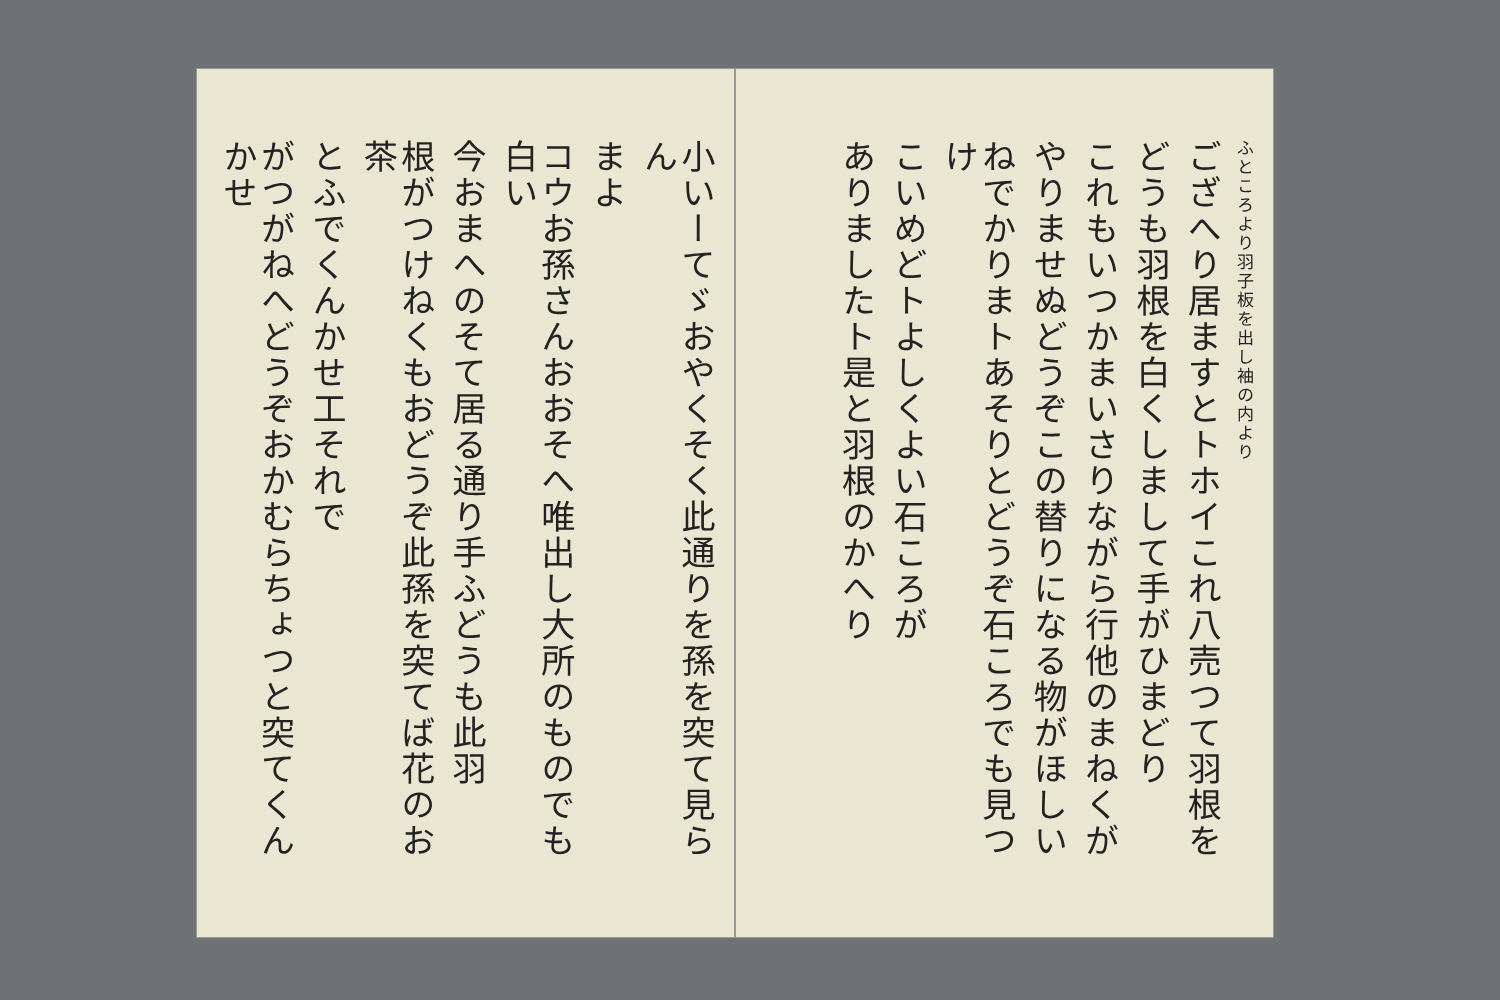小いーてゞおやくそく此通りを孫を突て見らん
まよ
コウお孫さんおおそへ唯出し大所のものでも白い
今おまへのそて居る通り手ふどうも此羽
根がつけねくもおどうぞ此孫を突てば花のお茶
とふでくんかせ工それで
がつがねへどうぞおかむらちょつと突てくんかせ
ふところより羽子板を出し袖の内より
ござへり居ますとトホイこれ八売つて羽根を
どうも羽根を白くしまして手がひまどり
これもいつかまいさりながら行他のまねくが
やりませぬどうぞこの替りになる物がほしい
ねでかりまトあそりとどうぞ石ころでも見つけ
こいめどトよしくよい石ころが
ありましたト是と羽根のかへり